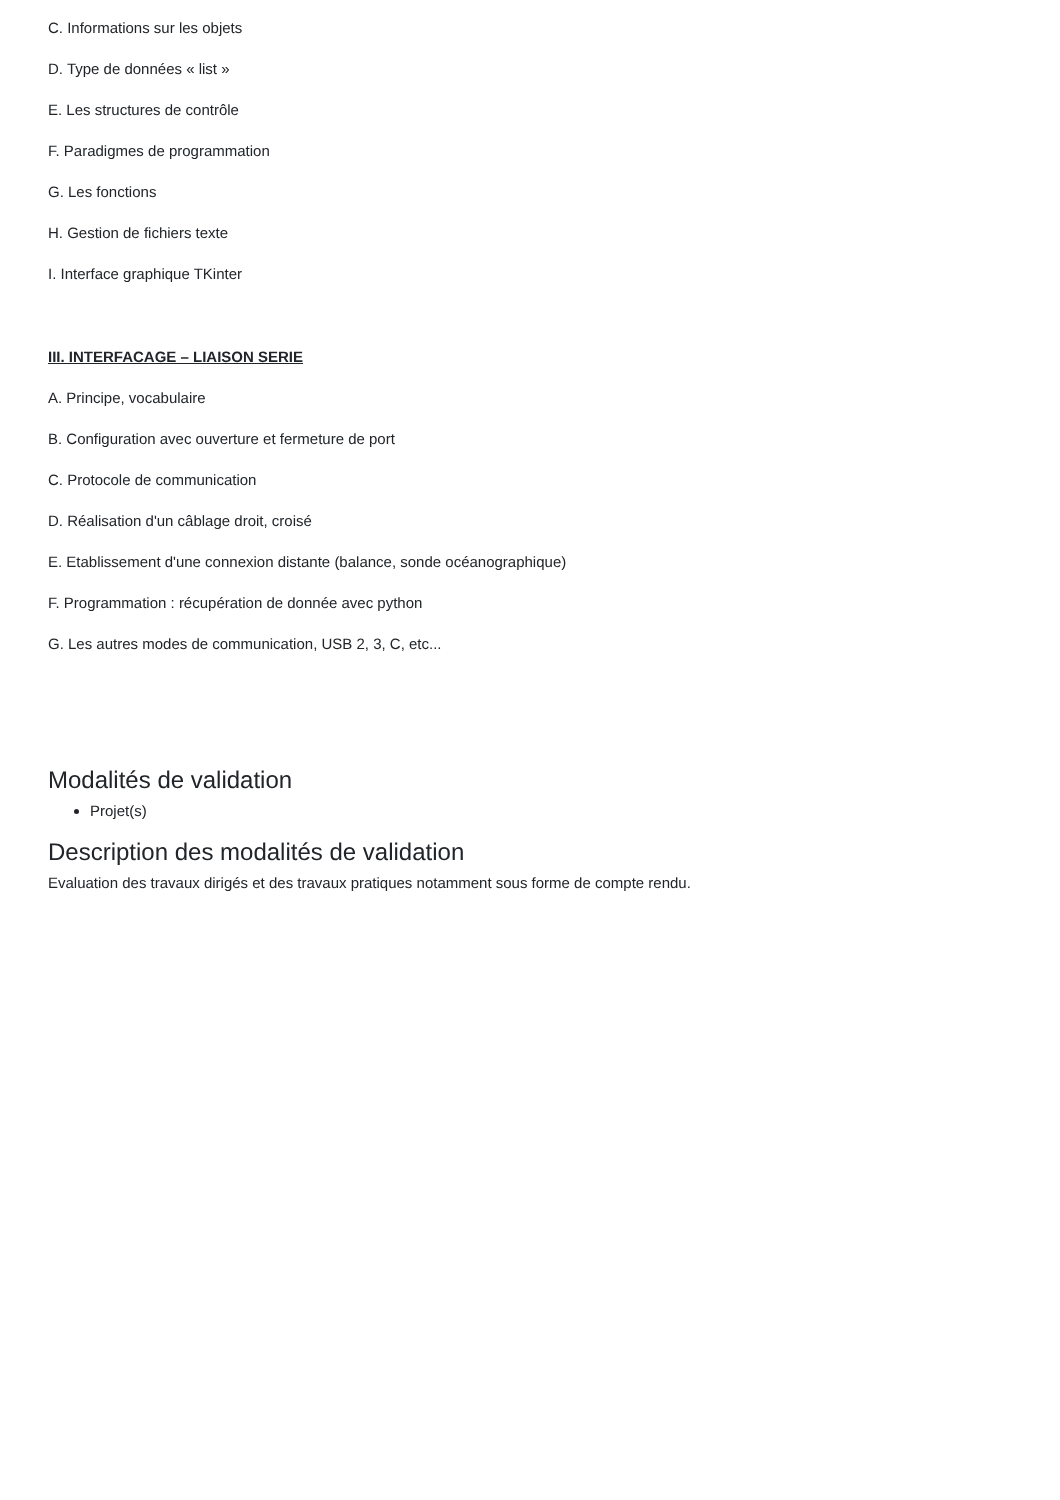C. Informations sur les objets
D. Type de données « list »
E. Les structures de contrôle
F. Paradigmes de programmation
G. Les fonctions
H. Gestion de fichiers texte
I. Interface graphique TKinter
III. INTERFACAGE – LIAISON SERIE
A. Principe, vocabulaire
B. Configuration avec ouverture et fermeture de port
C. Protocole de communication
D. Réalisation d'un câblage droit, croisé
E. Etablissement d'une connexion distante (balance, sonde océanographique)
F. Programmation : récupération de donnée avec python
G. Les autres modes de communication, USB 2, 3, C, etc...
Modalités de validation
Projet(s)
Description des modalités de validation
Evaluation des travaux dirigés et des travaux pratiques notamment sous forme de compte rendu.